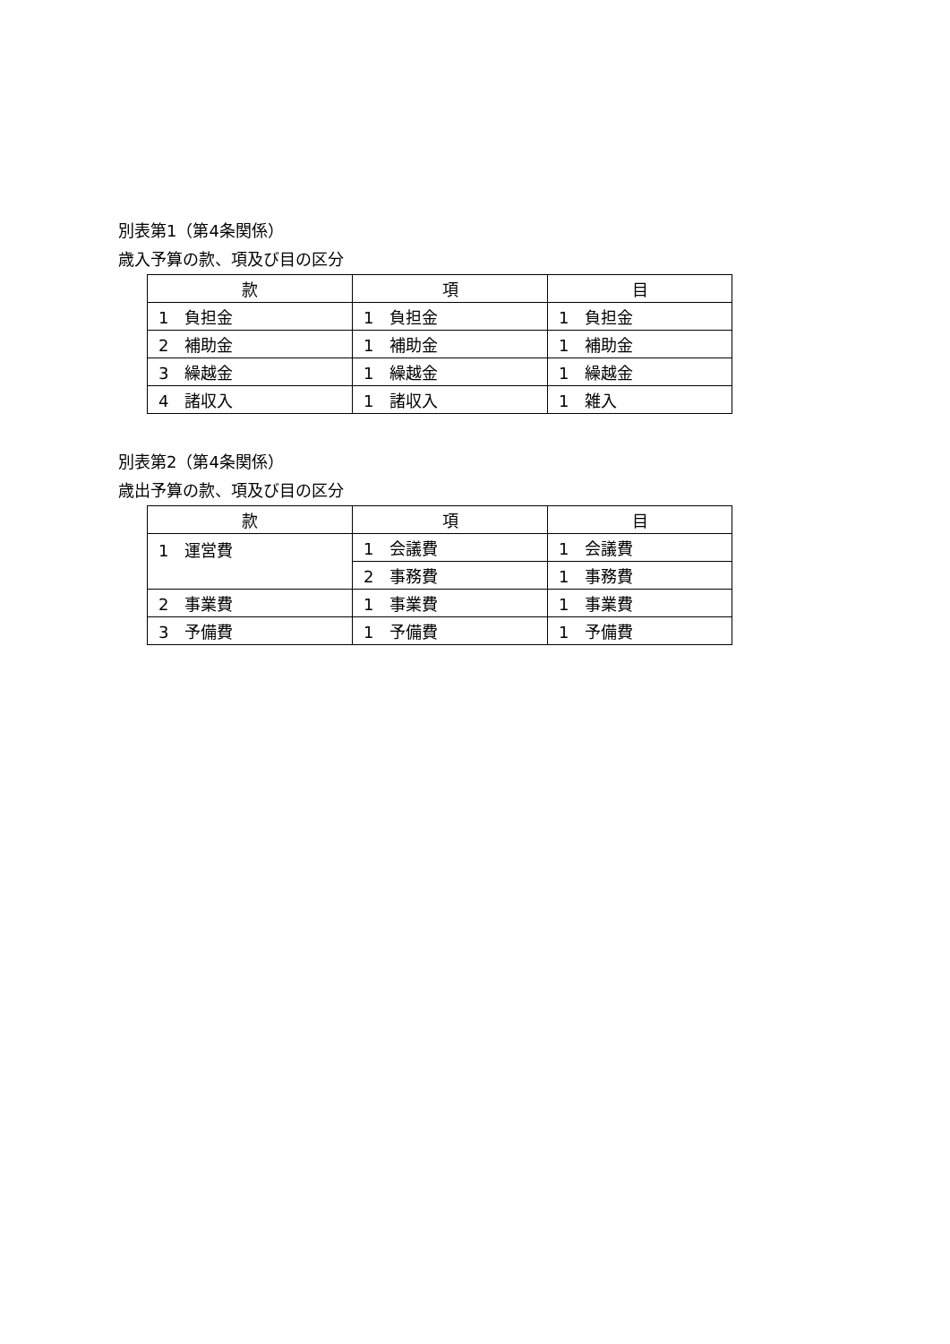別表第1（第4条関係）
歳入予算の款、項及び目の区分
| 款 | 項 | 目 |
| --- | --- | --- |
| 1 負担金 | 1 負担金 | 1 負担金 |
| 2 補助金 | 1 補助金 | 1 補助金 |
| 3 繰越金 | 1 繰越金 | 1 繰越金 |
| 4 諸収入 | 1 諸収入 | 1 雑入 |
別表第2（第4条関係）
歳出予算の款、項及び目の区分
| 款 | 項 | 目 |
| --- | --- | --- |
| 1 運営費 | 1 会議費 | 1 会議費 |
| | 2 事務費 | 1 事務費 |
| 2 事業費 | 1 事業費 | 1 事業費 |
| 3 予備費 | 1 予備費 | 1 予備費 |